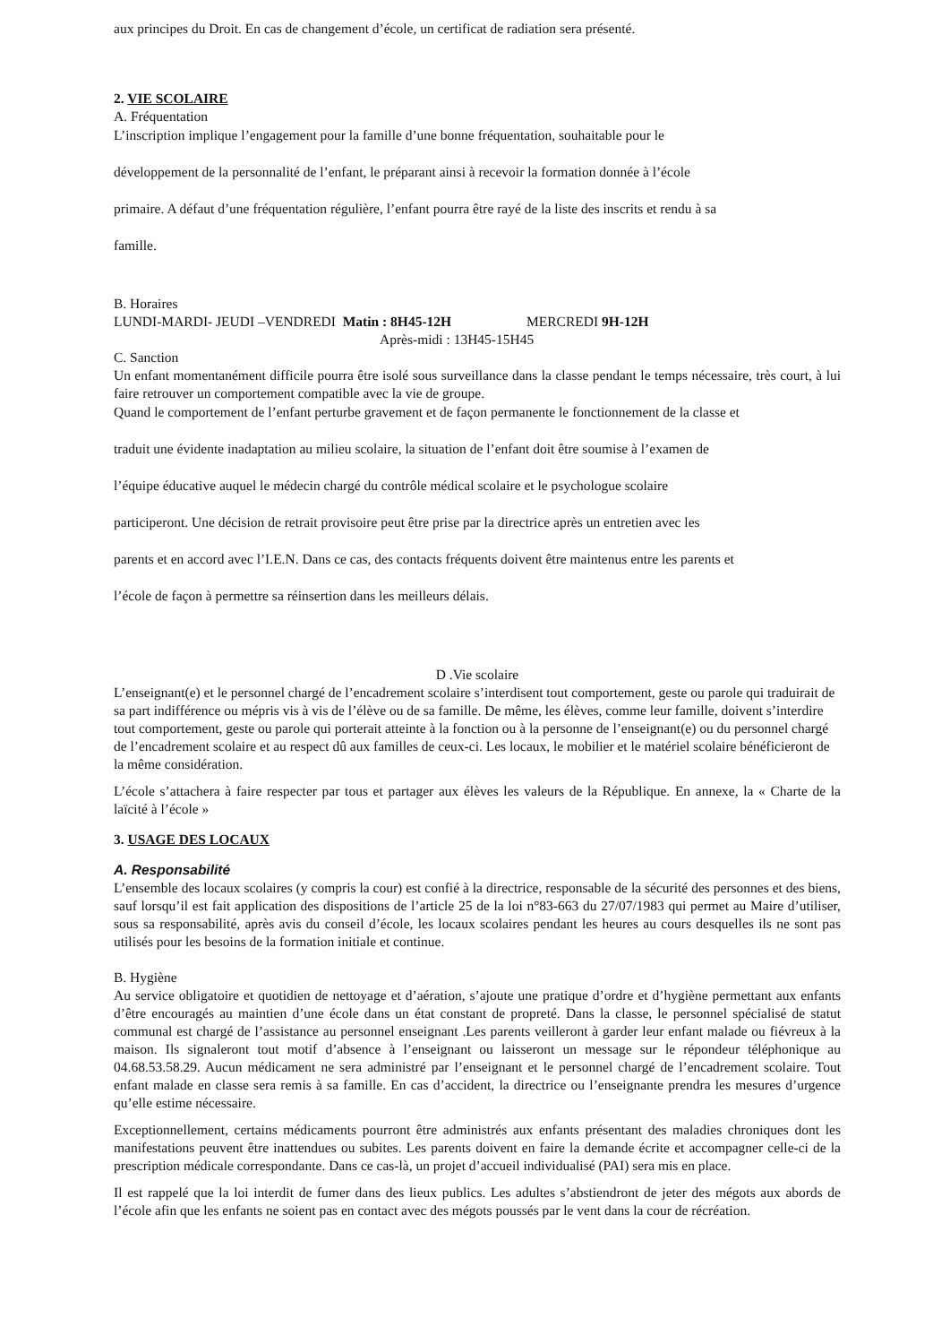aux principes du Droit. En cas de changement d’école, un certificat de radiation sera présenté.
2. VIE SCOLAIRE
A. Fréquentation
L’inscription implique l’engagement pour la famille d’une bonne fréquentation, souhaitable pour le
développement de la personnalité de l’enfant, le préparant ainsi à recevoir la formation donnée à l’école
primaire. A défaut d’une fréquentation régulière, l’enfant pourra être rayé de la liste des inscrits et rendu à sa
famille.
B. Horaires
LUNDI-MARDI- JEUDI –VENDREDI Matin : 8H45-12H MERCREDI 9H-12H
Après-midi : 13H45-15H45
C. Sanction
Un enfant momentanément difficile pourra être isolé sous surveillance dans la classe pendant le temps nécessaire, très court, à lui faire retrouver un comportement compatible avec la vie de groupe.
Quand le comportement de l’enfant perturbe gravement et de façon permanente le fonctionnement de la classe et
traduit une évidente inadaptation au milieu scolaire, la situation de l’enfant doit être soumise à l’examen de
l’équipe éducative auquel le médecin chargé du contrôle médical scolaire et le psychologue scolaire
participeront. Une décision de retrait provisoire peut être prise par la directrice après un entretien avec les
parents et en accord avec l’I.E.N. Dans ce cas, des contacts fréquents doivent être maintenus entre les parents et
l’école de façon à permettre sa réinsertion dans les meilleurs délais.
D .Vie scolaire
L’enseignant(e) et le personnel chargé de l’encadrement scolaire s’interdisent tout comportement, geste ou parole qui traduirait de sa part indifférence ou mépris vis à vis de l’élève ou de sa famille. De même, les élèves, comme leur famille, doivent s’interdire tout comportement, geste ou parole qui porterait atteinte à la fonction ou à la personne de l’enseignant(e) ou du personnel chargé de l’encadrement scolaire et au respect dû aux familles de ceux-ci. Les locaux, le mobilier et le matériel scolaire bénéficieront de la même considération.
L’école s’attachera à faire respecter par tous et partager aux élèves les valeurs de la République. En annexe, la « Charte de la laïcité à l’école »
3. USAGE DES LOCAUX
A. Responsabilité
L’ensemble des locaux scolaires (y compris la cour) est confié à la directrice, responsable de la sécurité des personnes et des biens, sauf lorsqu’il est fait application des dispositions de l’article 25 de la loi n°83-663 du 27/07/1983 qui permet au Maire d’utiliser, sous sa responsabilité, après avis du conseil d’école, les locaux scolaires pendant les heures au cours desquelles ils ne sont pas utilisés pour les besoins de la formation initiale et continue.
B. Hygiène
Au service obligatoire et quotidien de nettoyage et d’aération, s’ajoute une pratique d’ordre et d’hygiène permettant aux enfants d’être encouragés au maintien d’une école dans un état constant de propreté. Dans la classe, le personnel spécialisé de statut communal est chargé de l’assistance au personnel enseignant .Les parents veilleront à garder leur enfant malade ou fiévreux à la maison. Ils signaleront tout motif d’absence à l’enseignant ou laisseront un message sur le répondeur téléphonique au 04.68.53.58.29. Aucun médicament ne sera administré par l’enseignant et le personnel chargé de l’encadrement scolaire. Tout enfant malade en classe sera remis à sa famille. En cas d’accident, la directrice ou l’enseignante prendra les mesures d’urgence qu’elle estime nécessaire.
Exceptionnellement, certains médicaments pourront être administrés aux enfants présentant des maladies chroniques dont les manifestations peuvent être inattendues ou subites. Les parents doivent en faire la demande écrite et accompagner celle-ci de la prescription médicale correspondante. Dans ce cas-là, un projet d’accueil individualisé (PAI) sera mis en place.
Il est rappelé que la loi interdit de fumer dans des lieux publics. Les adultes s’abstiendront de jeter des mégots aux abords de l’école afin que les enfants ne soient pas en contact avec des mégots poussés par le vent dans la cour de récréation.